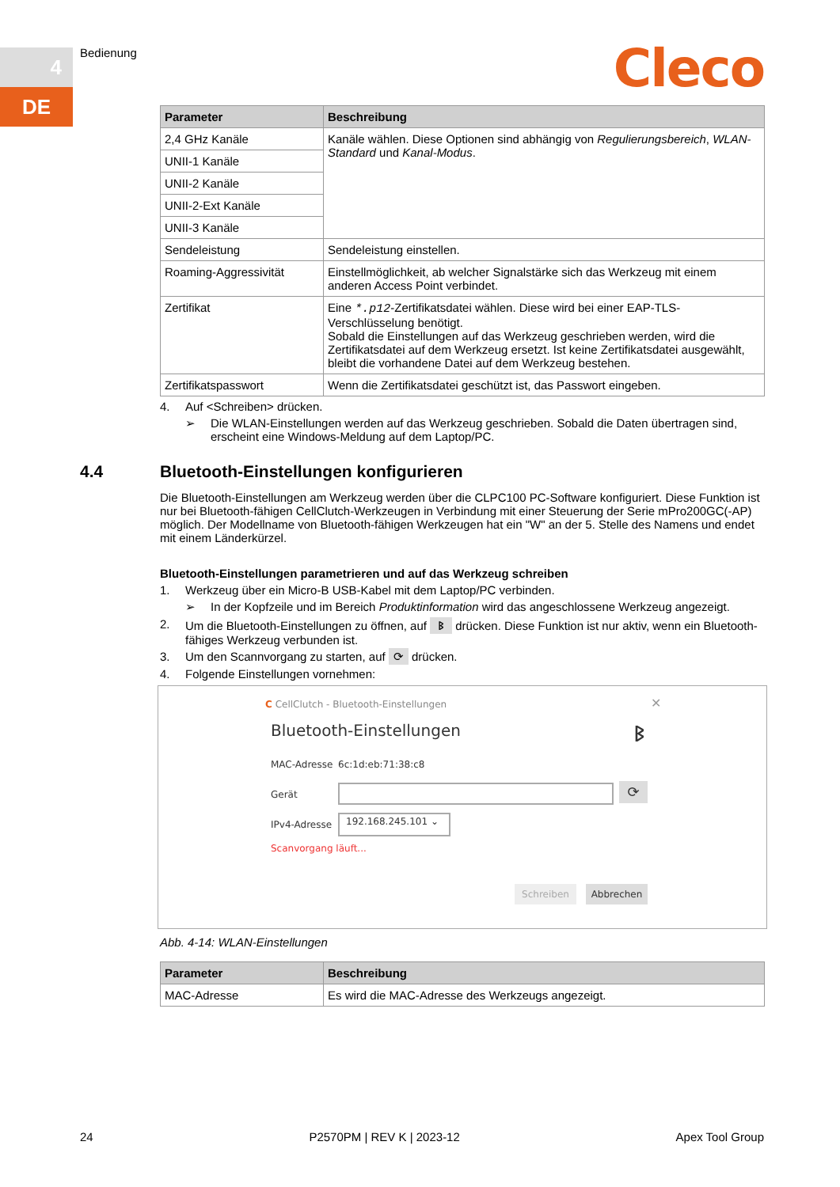4
DE
Bedienung Cleco
| Parameter | Beschreibung |
| --- | --- |
| 2,4 GHz Kanäle | Kanäle wählen. Diese Optionen sind abhängig von Regulierungsbereich , WLAN-Standard und Kanal-Modus . |
| UNII-1 Kanäle | |
| UNII-2 Kanäle | |
| UNII-2-Ext Kanäle | |
| UNII-3 Kanäle | |
| Sendeleistung | Sendeleistung einstellen. |
| Roaming-Aggressivität | Einstellmöglichkeit, ab welcher Signalstärke sich das Werkzeug mit einem anderen Access Point verbindet. |
| Zertifikat | Eine *.p12 -Zertifikatsdatei wählen. Diese wird bei einer EAP-TLS-Verschlüsselung benötigt. Sobald die Einstellungen auf das Werkzeug geschrieben werden, wird die Zertifikatsdatei auf dem Werkzeug ersetzt. Ist keine Zertifikatsdatei ausgewählt, bleibt die vorhandene Datei auf dem Werkzeug bestehen. |
| Zertifikatspasswort | Wenn die Zertifikatsdatei geschützt ist, das Passwort eingeben. |
4. Auf <Schreiben> drücken.
➢ Die WLAN-Einstellungen werden auf das Werkzeug geschrieben. Sobald die Daten übertragen sind, erscheint eine Windows-Meldung auf dem Laptop/PC.
4.4 Bluetooth-Einstellungen konfigurieren
Die Bluetooth-Einstellungen am Werkzeug werden über die CLPC100 PC-Software konfiguriert. Diese Funktion ist nur bei Bluetooth-fähigen CellClutch-Werkzeugen in Verbindung mit einer Steuerung der Serie mPro200GC(-AP) möglich. Der Modellname von Bluetooth-fähigen Werkzeugen hat ein "W" an der 5. Stelle des Namens und endet mit einem Länderkürzel.
Bluetooth-Einstellungen parametrieren und auf das Werkzeug schreiben
1. Werkzeug über ein Micro-B USB-Kabel mit dem Laptop/PC verbinden.
➢ In der Kopfzeile und im Bereich Produktinformation wird das angeschlossene Werkzeug angezeigt.
2. Um die Bluetooth-Einstellungen zu öffnen, auf ᛒ drücken. Diese Funktion ist nur aktiv, wenn ein Bluetooth-fähiges Werkzeug verbunden ist.
3. Um den Scannvorgang zu starten, auf ⟳ drücken.
4. Folgende Einstellungen vornehmen:
C CellClutch - Bluetooth-Einstellungen
✕
Bluetooth-Einstellungen ᛒ
MAC-Adresse 6c:1d:eb:71:38:c8
Gerät ⟳
IPv4-Adresse
192.168.245.101 ⌄
Scanvorgang läuft...
Schreiben Abbrechen
Abb. 4-14: WLAN-Einstellungen
| Parameter | Beschreibung |
| --- | --- |
| MAC-Adresse | Es wird die MAC-Adresse des Werkzeugs angezeigt. |
24 P2570PM | REV K | 2023-12 Apex Tool Group